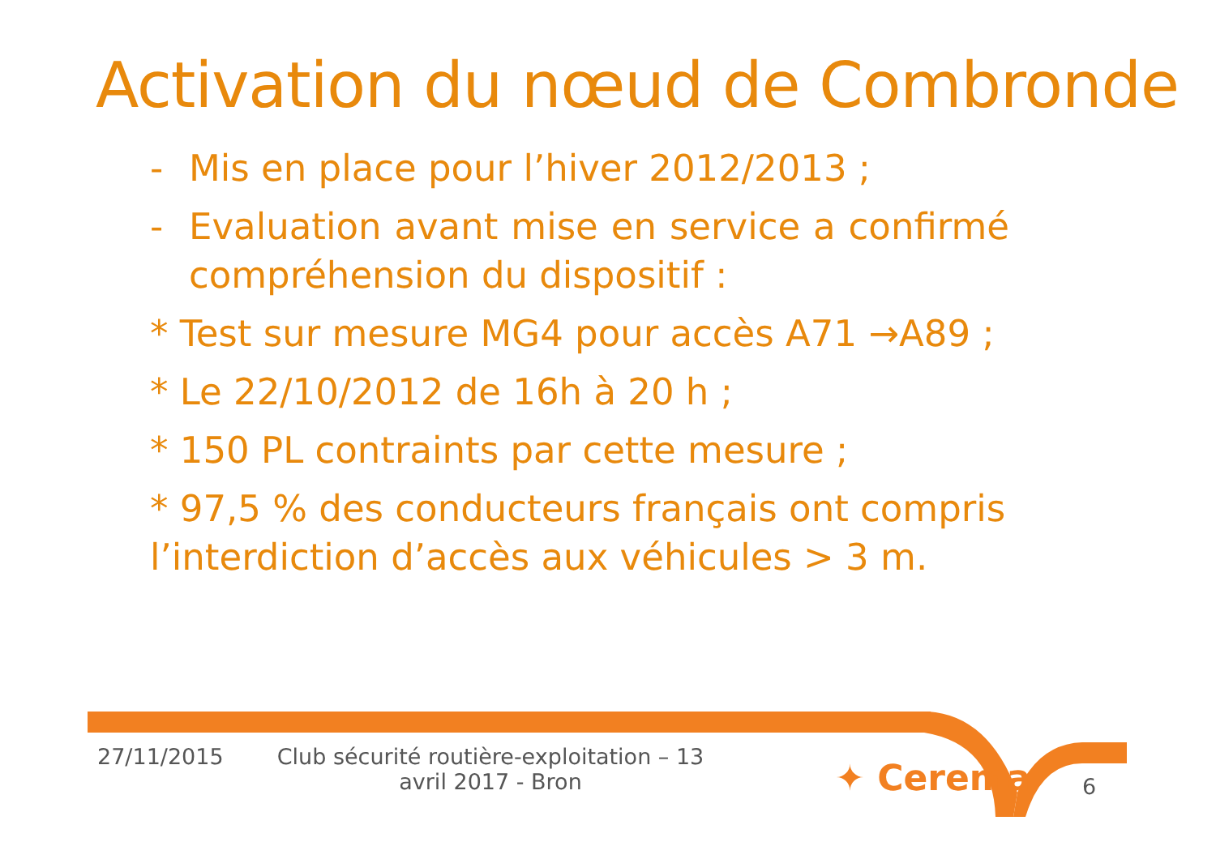Activation du nœud de Combronde
- Mis en place pour l’hiver 2012/2013 ;
- Evaluation avant mise en service a confirmé compréhension du dispositif :
* Test sur mesure MG4 pour accès A71 →A89 ;
* Le 22/10/2012 de 16h à 20 h ;
* 150 PL contraints par cette mesure ;
* 97,5 % des conducteurs français ont compris l’interdiction d’accès aux véhicules > 3 m.
27/11/2015
Club sécurité routière-exploitation – 13 avril 2017 - Bron
✦ Cerema 6